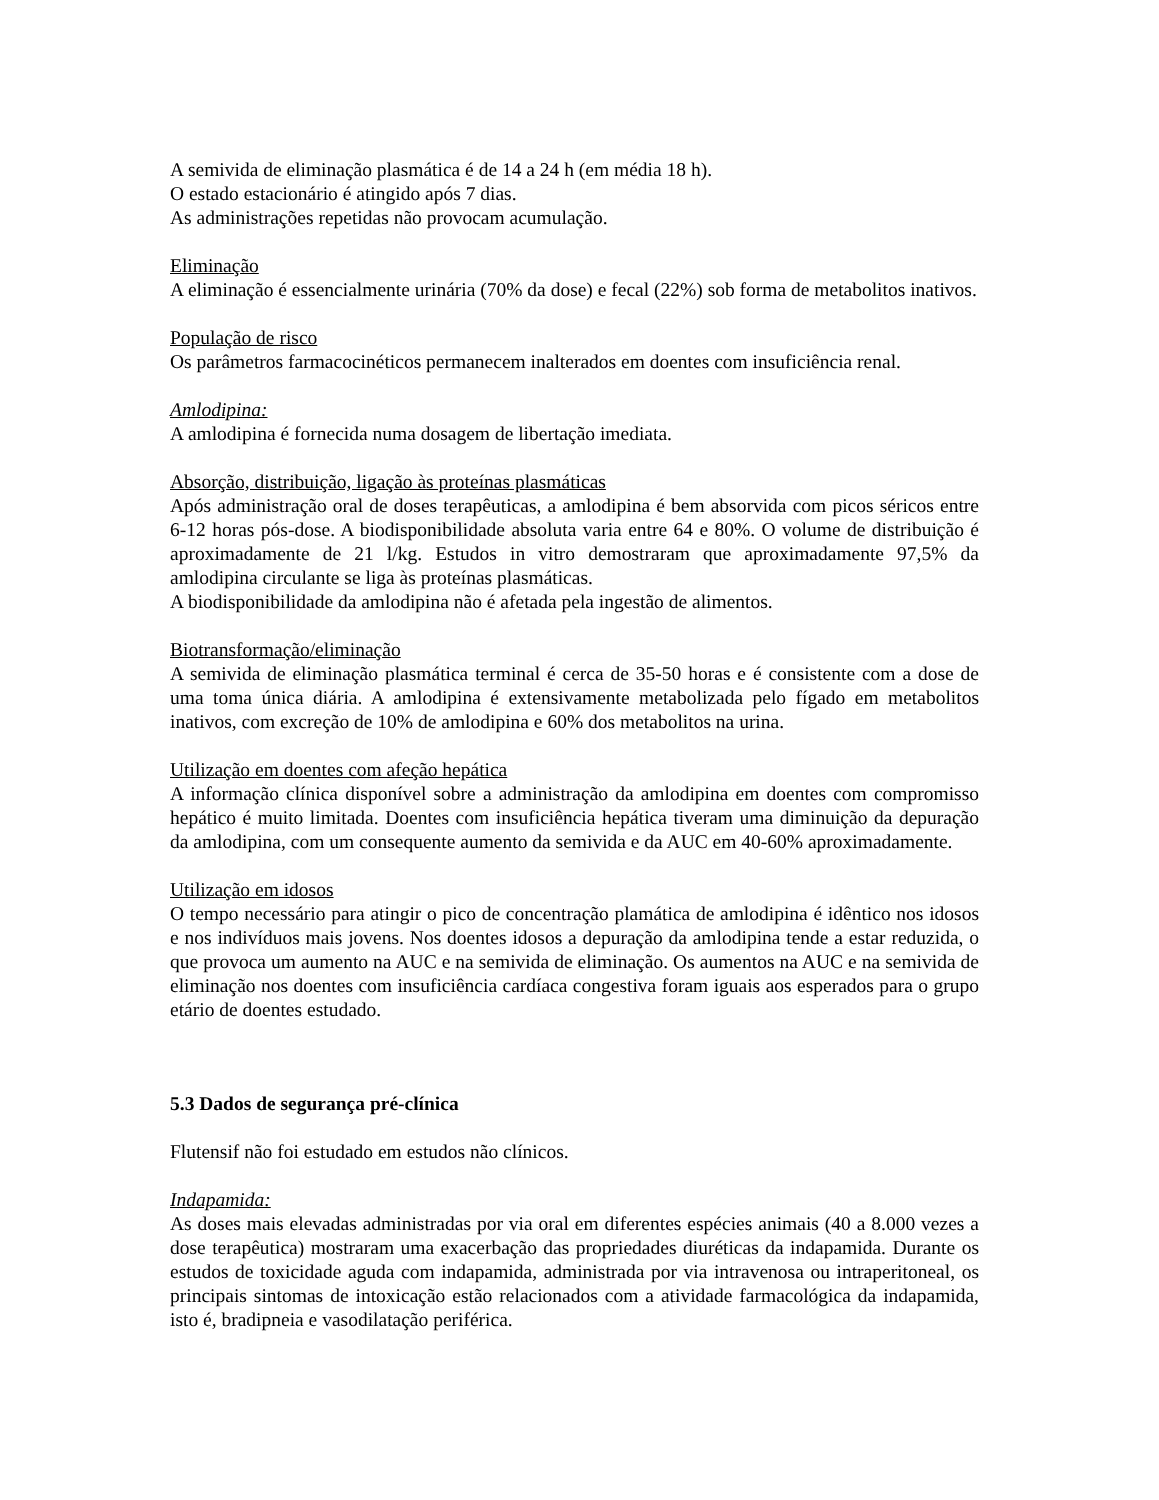A semivida de eliminação plasmática é de 14 a 24 h (em média 18 h).
O estado estacionário é atingido após 7 dias.
As administrações repetidas não provocam acumulação.
Eliminação
A eliminação é essencialmente urinária (70% da dose) e fecal (22%) sob forma de metabolitos inativos.
População de risco
Os parâmetros farmacocinéticos permanecem inalterados em doentes com insuficiência renal.
Amlodipina:
A amlodipina é fornecida numa dosagem de libertação imediata.
Absorção, distribuição, ligação às proteínas plasmáticas
Após administração oral de doses terapêuticas, a amlodipina é bem absorvida com picos séricos entre 6-12 horas pós-dose. A biodisponibilidade absoluta varia entre 64 e 80%. O volume de distribuição é aproximadamente de 21 l/kg. Estudos in vitro demostraram que aproximadamente 97,5% da amlodipina circulante se liga às proteínas plasmáticas.
A biodisponibilidade da amlodipina não é afetada pela ingestão de alimentos.
Biotransformação/eliminação
A semivida de eliminação plasmática terminal é cerca de 35-50 horas e é consistente com a dose de uma toma única diária. A amlodipina é extensivamente metabolizada pelo fígado em metabolitos inativos, com excreção de 10% de amlodipina e 60% dos metabolitos na urina.
Utilização em doentes com afeção hepática
A informação clínica disponível sobre a administração da amlodipina em doentes com compromisso hepático é muito limitada. Doentes com insuficiência hepática tiveram uma diminuição da depuração da amlodipina, com um consequente aumento da semivida e da AUC em 40-60% aproximadamente.
Utilização em idosos
O tempo necessário para atingir o pico de concentração plamática de amlodipina é idêntico nos idosos e nos indivíduos mais jovens. Nos doentes idosos a depuração da amlodipina tende a estar reduzida, o que provoca um aumento na AUC e na semivida de eliminação. Os aumentos na AUC e na semivida de eliminação nos doentes com insuficiência cardíaca congestiva foram iguais aos esperados para o grupo etário de doentes estudado.
5.3 Dados de segurança pré-clínica
Flutensif não foi estudado em estudos não clínicos.
Indapamida:
As doses mais elevadas administradas por via oral em diferentes espécies animais (40 a 8.000 vezes a dose terapêutica) mostraram uma exacerbação das propriedades diuréticas da indapamida. Durante os estudos de toxicidade aguda com indapamida, administrada por via intravenosa ou intraperitoneal, os principais sintomas de intoxicação estão relacionados com a atividade farmacológica da indapamida, isto é, bradipneia e vasodilatação periférica.